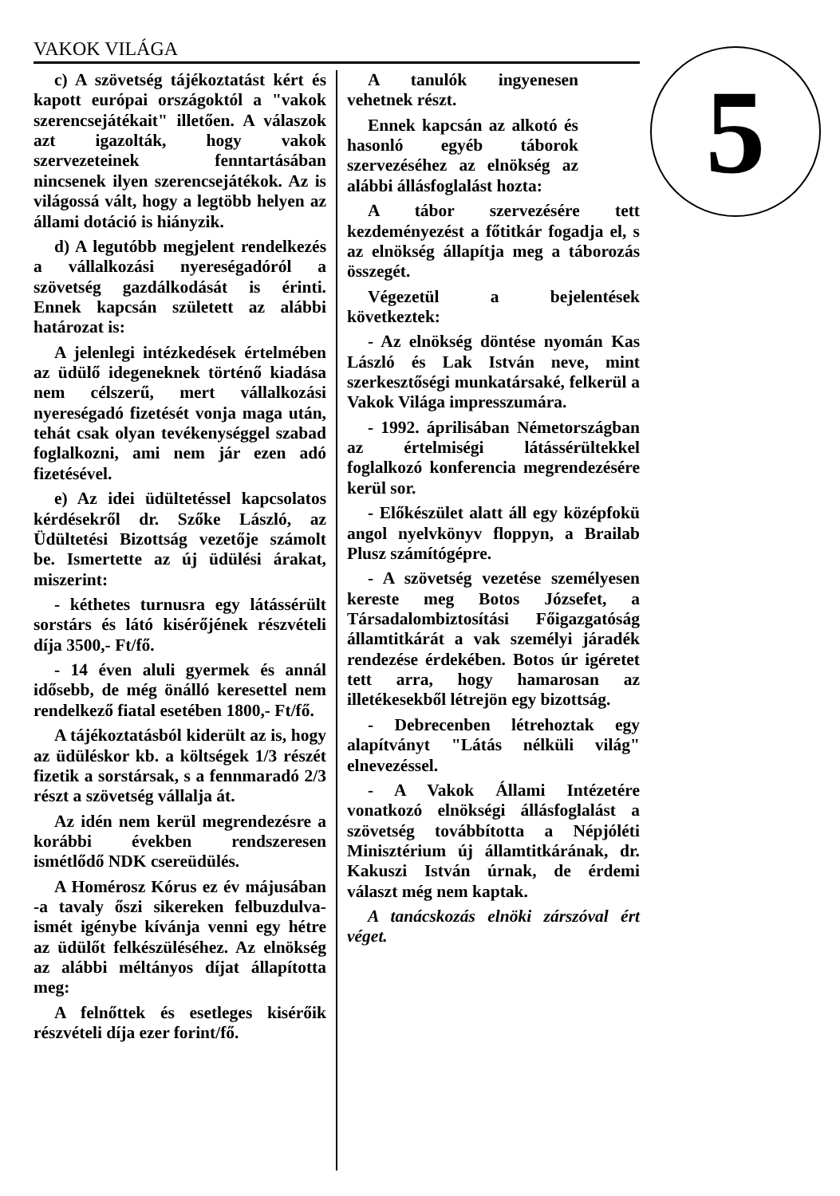VAKOK VILÁGA
c) A szövetség tájékoztatást kért és kapott európai országoktól a "vakok szerencsejátékait" illetően. A válaszok azt igazolták, hogy vakok szervezeteinek fenntartásában nincsenek ilyen szerencsejátékok. Az is világossá vált, hogy a legtöbb helyen az állami dotáció is hiányzik.
d) A legutóbb megjelent rendelkezés a vállalkozási nyereségadóról a szövetség gazdálkodását is érinti. Ennek kapcsán született az alábbi határozat is:
A jelenlegi intézkedések értelmében az üdülő idegeneknek történő kiadása nem célszerű, mert vállalkozási nyereségadó fizetését vonja maga után, tehát csak olyan tevékenységgel szabad foglalkozni, ami nem jár ezen adó fizetésével.
e) Az idei üdültetéssel kapcsolatos kérdésekről dr. Szőke László, az Üdültetési Bizottság vezetője számolt be. Ismertette az új üdülési árakat, miszerint:
- kéthetes turnusra egy látássérült sorstárs és látó kisérőjének részvételi díja 3500,- Ft/fő.
- 14 éven aluli gyermek és annál idősebb, de még önálló keresettel nem rendelkező fiatal esetében 1800,- Ft/fő.
A tájékoztatásból kiderült az is, hogy az üdüléskor kb. a költségek 1/3 részét fizetik a sorstársak, s a fennmaradó 2/3 részt a szövetség vállalja át.
Az idén nem kerül megrendezésre a korábbi években rendszeresen ismétlődő NDK csereüdülés.
A Homérosz Kórus ez év májusában -a tavaly őszi sikereken felbuzdulva- ismét igénybe kívánja venni egy hétre az üdülőt felkészüléséhez. Az elnökség az alábbi méltányos díjat állapította meg:
A felnőttek és esetleges kisérőik részvételi díja ezer forint/fő.
A tanulók ingyenesen vehetnek részt.
Ennek kapcsán az alkotó és hasonló egyéb táborok szervezéséhez az elnökség az alábbi állásfoglalást hozta:
A tábor szervezésére tett kezdeményezést a főtitkár fogadja el, s az elnökség állapítja meg a táborozás összegét.
Végezetül a bejelentések következtek:
- Az elnökség döntése nyomán Kas László és Lak István neve, mint szerkesztőségi munkatársaké, felkerül a Vakok Világa impresszumára.
- 1992. áprilisában Németországban az értelmiségi látássérültekkel foglalkozó konferencia megrendezésére kerül sor.
- Előkészület alatt áll egy középfokü angol nyelvkönyv floppyn, a Brailab Plusz számítógépre.
- A szövetség vezetése személyesen kereste meg Botos Józsefet, a Társadalombiztosítási Főigazgatóság államtitkárát a vak személyi járadék rendezése érdekében. Botos úr igéretet tett arra, hogy hamarosan az illetékesekből létrejön egy bizottság.
- Debrecenben létrehoztak egy alapítványt "Látás nélküli világ" elnevezéssel.
- A Vakok Állami Intézetére vonatkozó elnökségi állásfoglalást a szövetség továbbította a Népjóléti Minisztérium új államtitkárának, dr. Kakuszi István úrnak, de érdemi választ még nem kaptak.
A tanácskozás elnöki zárszóval ért véget.
5